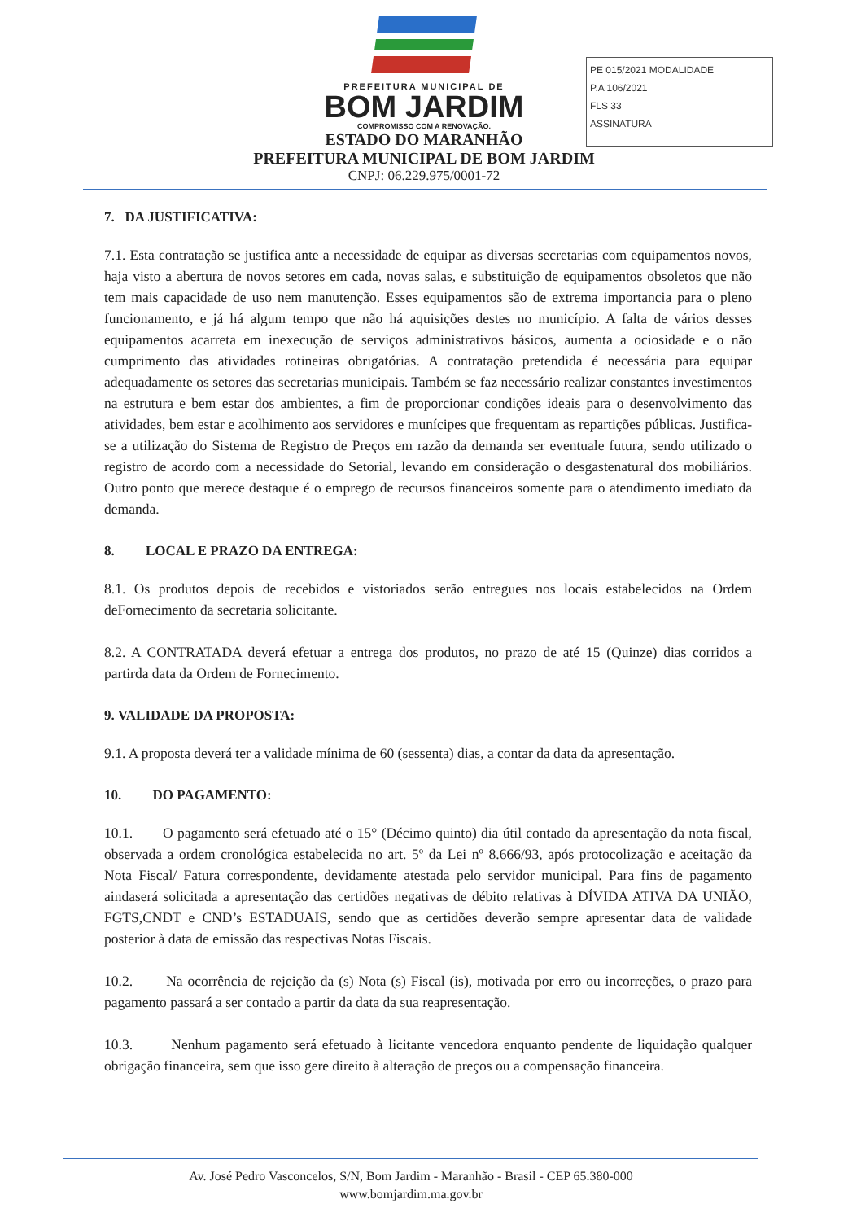PE 015/2021 MODALIDADE
P.A 106/2021
FLS 33
ASSINATURA
PREFEITURA MUNICIPAL DE
BOM JARDIM
COMPROMISSO COM A RENOVAÇÃO.
ESTADO DO MARANHÃO
PREFEITURA MUNICIPAL DE BOM JARDIM
CNPJ: 06.229.975/0001-72
7. DA JUSTIFICATIVA:
7.1. Esta contratação se justifica ante a necessidade de equipar as diversas secretarias com equipamentos novos, haja visto a abertura de novos setores em cada, novas salas, e substituição de equipamentos obsoletos que não tem mais capacidade de uso nem manutenção. Esses equipamentos são de extrema importancia para o pleno funcionamento, e já há algum tempo que não há aquisições destes no município. A falta de vários desses equipamentos acarreta em inexecução de serviços administrativos básicos, aumenta a ociosidade e o não cumprimento das atividades rotineiras obrigatórias. A contratação pretendida é necessária para equipar adequadamente os setores das secretarias municipais. Também se faz necessário realizar constantes investimentos na estrutura e bem estar dos ambientes, a fim de proporcionar condições ideais para o desenvolvimento das atividades, bem estar e acolhimento aos servidores e munícipes que frequentam as repartições públicas. Justifica-se a utilização do Sistema de Registro de Preços em razão da demanda ser eventuale futura, sendo utilizado o registro de acordo com a necessidade do Setorial, levando em consideração o desgastenatural dos mobiliários. Outro ponto que merece destaque é o emprego de recursos financeiros somente para o atendimento imediato da demanda.
8. LOCAL E PRAZO DA ENTREGA:
8.1. Os produtos depois de recebidos e vistoriados serão entregues nos locais estabelecidos na Ordem deFornecimento da secretaria solicitante.
8.2. A CONTRATADA deverá efetuar a entrega dos produtos, no prazo de até 15 (Quinze) dias corridos a partirda data da Ordem de Fornecimento.
9. VALIDADE DA PROPOSTA:
9.1. A proposta deverá ter a validade mínima de 60 (sessenta) dias, a contar da data da apresentação.
10. DO PAGAMENTO:
10.1. O pagamento será efetuado até o 15° (Décimo quinto) dia útil contado da apresentação da nota fiscal, observada a ordem cronológica estabelecida no art. 5º da Lei nº 8.666/93, após protocolização e aceitação da Nota Fiscal/ Fatura correspondente, devidamente atestada pelo servidor municipal. Para fins de pagamento aindaserá solicitada a apresentação das certidões negativas de débito relativas à DÍVIDA ATIVA DA UNIÃO, FGTS,CNDT e CND’s ESTADUAIS, sendo que as certidões deverão sempre apresentar data de validade posterior à data de emissão das respectivas Notas Fiscais.
10.2. Na ocorrência de rejeição da (s) Nota (s) Fiscal (is), motivada por erro ou incorreções, o prazo para pagamento passará a ser contado a partir da data da sua reapresentação.
10.3. Nenhum pagamento será efetuado à licitante vencedora enquanto pendente de liquidação qualquer obrigação financeira, sem que isso gere direito à alteração de preços ou a compensação financeira.
Av. José Pedro Vasconcelos, S/N, Bom Jardim - Maranhão - Brasil - CEP 65.380-000
www.bomjardim.ma.gov.br